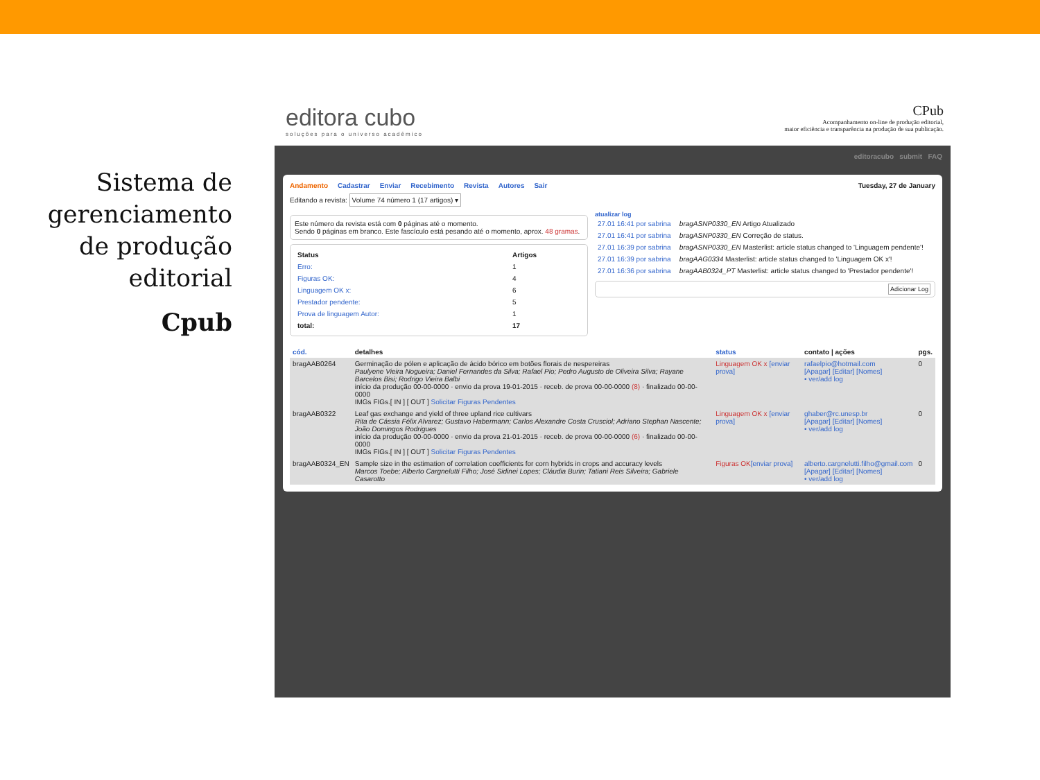Sistema de gerenciamento de produção editorial
Cpub
editora cubo
soluções para o universo acadêmico
CPub
Acompanhamento on-line de produção editorial,
maior eficiência e transparência na produção de sua publicação.
editoracubo submit FAQ
Andamento Cadastrar Enviar Recebimento Revista Autores Sair Tuesday, 27 de January
Editando a revista: Volume 74 número 1 (17 artigos) ▾
Este número da revista está com 0 páginas até o momento.
Sendo 0 páginas em branco. Este fascículo está pesando até o momento, aprox. 48 gramas.
| Status | Artigos |
| --- | --- |
| Erro: | 1 |
| Figuras OK: | 4 |
| Linguagem OK x: | 6 |
| Prestador pendente: | 5 |
| Prova de linguagem Autor: | 1 |
| total: | 17 |
atualizar log
| 27.01 16:41 por sabrina | bragASNP0330_EN Artigo Atualizado |
| 27.01 16:41 por sabrina | bragASNP0330_EN Correção de status. |
| 27.01 16:39 por sabrina | bragASNP0330_EN Masterlist: article status changed to 'Linguagem pendente'! |
| 27.01 16:39 por sabrina | bragAAG0334 Masterlist: article status changed to 'Linguagem OK x'! |
| 27.01 16:36 por sabrina | bragAAB0324_PT Masterlist: article status changed to 'Prestador pendente'! |
Adicionar Log
| cód. | detalhes | status | contato / ações | pgs. |
| --- | --- | --- | --- | --- |
| bragAAB0264 | Germinação de pólen e aplicação de ácido bórico em botões florais de nespereiras Paulyene Vieira Nogueira; Daniel Fernandes da Silva; Rafael Pio; Pedro Augusto de Oliveira Silva; Rayane Barcelos Bisi; Rodrigo Vieira Balbi início da produção 00-00-0000 · envio da prova 19-01-2015 · receb. de prova 00-00-0000 (8) · finalizado 00-00-0000 IMGs FIGs.[ IN ] [ OUT ] Solicitar Figuras Pendentes | Linguagem OK x [enviar prova] | rafaelpio@hotmail.com [Apagar] [Editar] [Nomes] • ver/add log | 0 |
| bragAAB0322 | Leaf gas exchange and yield of three upland rice cultivars Rita de Cássia Félix Alvarez; Gustavo Habermann; Carlos Alexandre Costa Crusciol; Adriano Stephan Nascente; João Domingos Rodrigues início da produção 00-00-0000 · envio da prova 21-01-2015 · receb. de prova 00-00-0000 (6) · finalizado 00-00-0000 IMGs FIGs.[ IN ] [ OUT ] Solicitar Figuras Pendentes | Linguagem OK x [enviar prova] | ghaber@rc.unesp.br [Apagar] [Editar] [Nomes] • ver/add log | 0 |
| bragAAB0324_EN | Sample size in the estimation of correlation coefficients for corn hybrids in crops and accuracy levels Marcos Toebe; Alberto Cargnelutti Filho; José Sidinei Lopes; Cláudia Burin; Tatiani Reis Silveira; Gabriele Casarotto | Figuras OK [enviar prova] | alberto.cargnelutti.filho@gmail.com [Apagar] [Editar] [Nomes] • ver/add log | 0 |